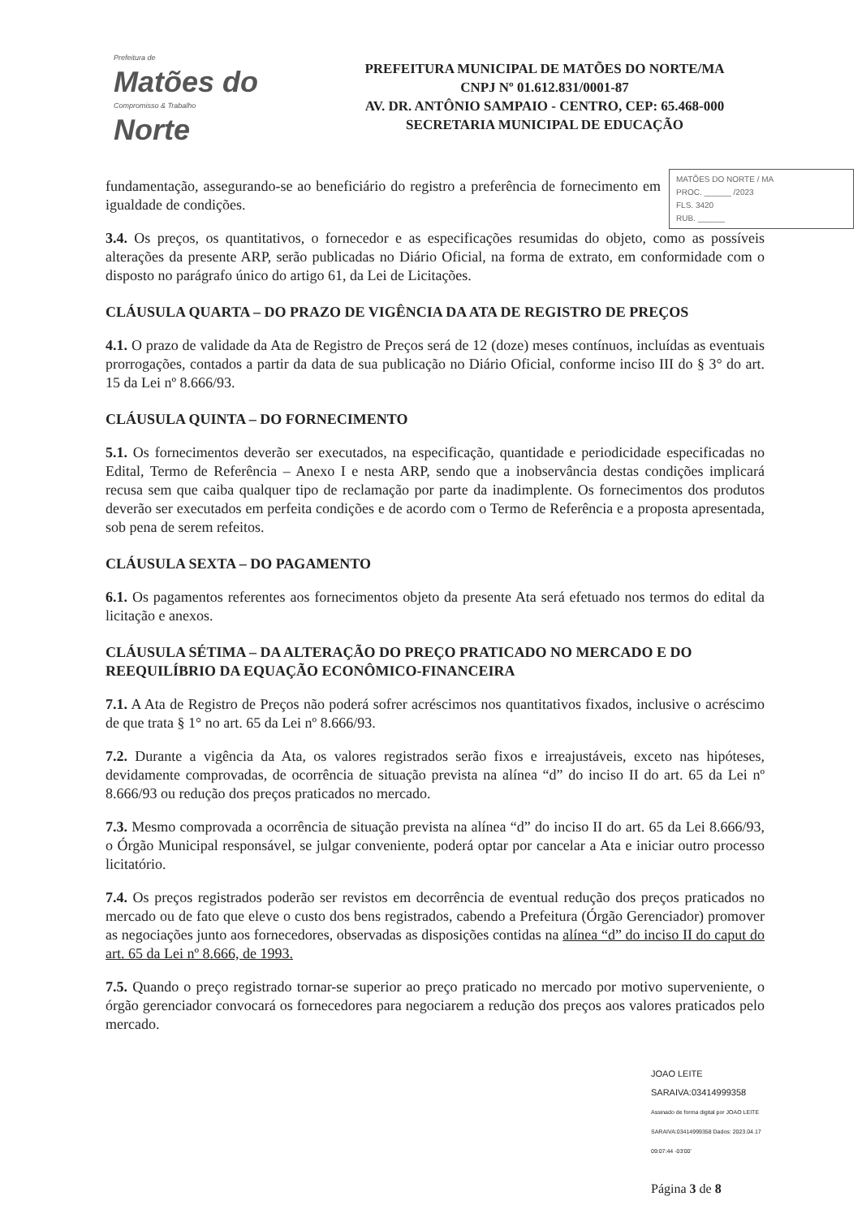Prefeitura de
Matões do
Compromisso & Trabalho
Norte
PREFEITURA MUNICIPAL DE MATÕES DO NORTE/MA
CNPJ Nº 01.612.831/0001-87
AV. DR. ANTÔNIO SAMPAIO - CENTRO, CEP: 65.468-000
SECRETARIA MUNICIPAL DE EDUCAÇÃO
MATÕES DO NORTE / MA
PROC. ______ /2023
FLS. 3420
RUB. ______
fundamentação, assegurando-se ao beneficiário do registro a preferência de fornecimento em igualdade de condições.
3.4. Os preços, os quantitativos, o fornecedor e as especificações resumidas do objeto, como as possíveis alterações da presente ARP, serão publicadas no Diário Oficial, na forma de extrato, em conformidade com o disposto no parágrafo único do artigo 61, da Lei de Licitações.
CLÁUSULA QUARTA – DO PRAZO DE VIGÊNCIA DA ATA DE REGISTRO DE PREÇOS
4.1. O prazo de validade da Ata de Registro de Preços será de 12 (doze) meses contínuos, incluídas as eventuais prorrogações, contados a partir da data de sua publicação no Diário Oficial, conforme inciso III do § 3° do art. 15 da Lei nº 8.666/93.
CLÁUSULA QUINTA – DO FORNECIMENTO
5.1. Os fornecimentos deverão ser executados, na especificação, quantidade e periodicidade especificadas no Edital, Termo de Referência – Anexo I e nesta ARP, sendo que a inobservância destas condições implicará recusa sem que caiba qualquer tipo de reclamação por parte da inadimplente. Os fornecimentos dos produtos deverão ser executados em perfeita condições e de acordo com o Termo de Referência e a proposta apresentada, sob pena de serem refeitos.
CLÁUSULA SEXTA – DO PAGAMENTO
6.1. Os pagamentos referentes aos fornecimentos objeto da presente Ata será efetuado nos termos do edital da licitação e anexos.
CLÁUSULA SÉTIMA – DA ALTERAÇÃO DO PREÇO PRATICADO NO MERCADO E DO REEQUILÍBRIO DA EQUAÇÃO ECONÔMICO-FINANCEIRA
7.1. A Ata de Registro de Preços não poderá sofrer acréscimos nos quantitativos fixados, inclusive o acréscimo de que trata § 1° no art. 65 da Lei nº 8.666/93.
7.2. Durante a vigência da Ata, os valores registrados serão fixos e irreajustáveis, exceto nas hipóteses, devidamente comprovadas, de ocorrência de situação prevista na alínea “d” do inciso II do art. 65 da Lei nº 8.666/93 ou redução dos preços praticados no mercado.
7.3. Mesmo comprovada a ocorrência de situação prevista na alínea “d” do inciso II do art. 65 da Lei 8.666/93, o Órgão Municipal responsável, se julgar conveniente, poderá optar por cancelar a Ata e iniciar outro processo licitatório.
7.4. Os preços registrados poderão ser revistos em decorrência de eventual redução dos preços praticados no mercado ou de fato que eleve o custo dos bens registrados, cabendo a Prefeitura (Órgão Gerenciador) promover as negociações junto aos fornecedores, observadas as disposições contidas na alínea “d” do inciso II do caput do art. 65 da Lei nº 8.666, de 1993.
7.5. Quando o preço registrado tornar-se superior ao preço praticado no mercado por motivo superveniente, o órgão gerenciador convocará os fornecedores para negociarem a redução dos preços aos valores praticados pelo mercado.
JOAO LEITE SARAIVA:03414999358 Assinado de forma digital por JOAO LEITE SARAIVA:03414999358 Dados: 2023.04.17 09:07:44 -03'00'
Página 3 de 8